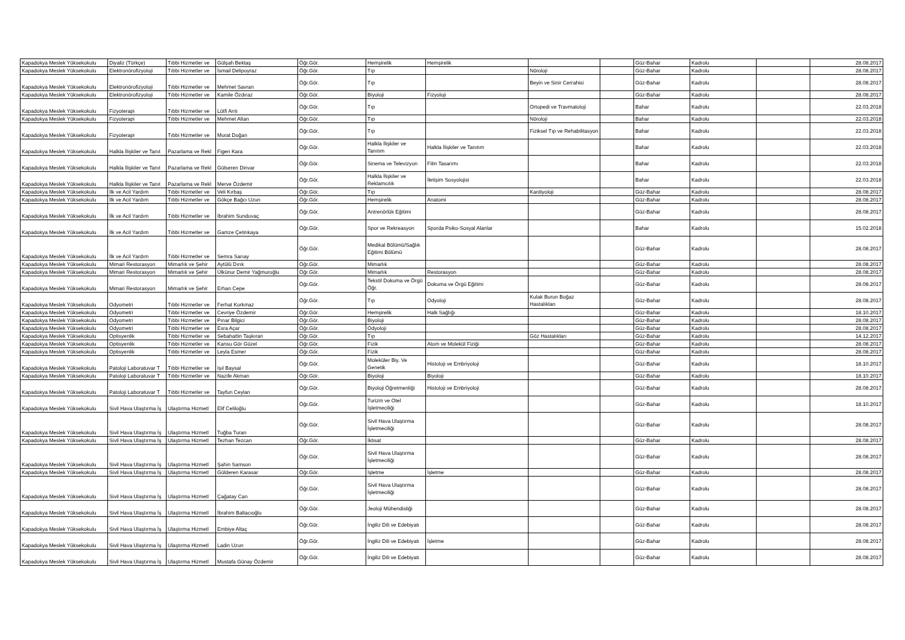| Kapadokya Meslek Yüksekokulu | Diyaliz (Türkçe) | Tıbbi Hizmetler ve | Gülşah Bektaş | Öğr.Gör. | Hemşirelik | Hemşirelik | | | Güz-Bahar | Kadrolu | | 28.08.2017 |
| Kapadokya Meslek Yüksekokulu | Elektronörofizyoloji | Tıbbi Hizmetler ve | İsmail Delipoyraz | Öğr.Gör. | Tıp | | Nöroloji | | Güz-Bahar | Kadrolu | | 28.08.2017 |
| Kapadokya Meslek Yüksekokulu | Elektronörofizyoloji | Tıbbi Hizmetler ve | Mehmet Savran | Öğr.Gör. | Tıp | | Beyin ve Sinir Cerrahisi | | Güz-Bahar | Kadrolu | | 28.08.2017 |
| Kapadokya Meslek Yüksekokulu | Elektronörofizyoloji | Tıbbi Hizmetler ve | Kamile Özdıraz | Öğr.Gör. | Biyoloji | Fizyoloji | | | Güz-Bahar | Kadrolu | | 28.08.2017 |
| Kapadokya Meslek Yüksekokulu | Fizyoterapi | Tıbbi Hizmetler ve | Lütfi Arıtı | Öğr.Gör. | Tıp | | Ortopedi ve Travmatoloji | | Bahar | Kadrolu | | 22.03.2018 |
| Kapadokya Meslek Yüksekokulu | Fizyoterapi | Tıbbi Hizmetler ve | Mehmet Altan | Öğr.Gör. | Tıp | | Nöroloji | | Bahar | Kadrolu | | 22.03.2018 |
| Kapadokya Meslek Yüksekokulu | Fizyoterapi | Tıbbi Hizmetler ve | Murat Doğan | Öğr.Gör. | Tıp | | Fiziksel Tıp ve Rehabilitasyon | | Bahar | Kadrolu | | 22.03.2018 |
| Kapadokya Meslek Yüksekokulu | Halkla İlişkiler ve Tanıt | Pazarlama ve Rekl | Figen Kara | Öğr.Gör. | Halkla İlişkiler ve Tanıtım | Halkla İlişkiler ve Tanıtım | | | Bahar | Kadrolu | | 22.03.2018 |
| Kapadokya Meslek Yüksekokulu | Halkla İlişkiler ve Tanıt | Pazarlama ve Rekl | Gülseren Dinvar | Öğr.Gör. | Sinema ve Televizyon | Film Tasarımı | | | Bahar | Kadrolu | | 22.03.2018 |
| Kapadokya Meslek Yüksekokulu | Halkla İlişkiler ve Tanıt | Pazarlama ve Rekl | Merve Özdemir | Öğr.Gör. | Halkla İlişkiler ve Reklamcılık | İletişim Sosyolojisi | | | Bahar | Kadrolu | | 22.03.2018 |
| Kapadokya Meslek Yüksekokulu | İlk ve Acil Yardım | Tıbbi Hizmetler ve | Veli Kırbaş | Öğr.Gör. | Tıp | | Kardiyoloji | | Güz-Bahar | Kadrolu | | 28.08.2017 |
| Kapadokya Meslek Yüksekokulu | İlk ve Acil Yardım | Tıbbi Hizmetler ve | Gökçe Bağcı Uzun | Öğr.Gör. | Hemşirelik | Anatomi | | | Güz-Bahar | Kadrolu | | 28.08.2017 |
| Kapadokya Meslek Yüksekokulu | İlk ve Acil Yardım | Tıbbi Hizmetler ve | İbrahim Sunduvaç | Öğr.Gör. | Antrenörlük Eğitimi | | | | Güz-Bahar | Kadrolu | | 28.08.2017 |
| Kapadokya Meslek Yüksekokulu | İlk ve Acil Yardım | Tıbbi Hizmetler ve | Gamze Çetinkaya | Öğr.Gör. | Spor ve Rekreasyon | Sporda Psiko-Sosyal Alanlar | | | Bahar | Kadrolu | | 15.02.2018 |
| Kapadokya Meslek Yüksekokulu | İlk ve Acil Yardım | Tıbbi Hizmetler ve | Semra Sarıay | Öğr.Gör. | Medikal Bölümü/Sağlık Eğitimi Bölümü | | | | Güz-Bahar | Kadrolu | | 28.08.2017 |
| Kapadokya Meslek Yüksekokulu | Mimari Restorasyon | Mimarlık ve Şehir | Aytülü Dırık | Öğr.Gör. | Mimarlık | | | | Güz-Bahar | Kadrolu | | 28.08.2017 |
| Kapadokya Meslek Yüksekokulu | Mimari Restorasyon | Mimarlık ve Şehir | Ülkünur Demir Yağmuroğlu | Öğr.Gör. | Mimarlık | Restorasyon | | | Güz-Bahar | Kadrolu | | 28.08.2017 |
| Kapadokya Meslek Yüksekokulu | Mimari Restorasyon | Mimarlık ve Şehir | Erhan Cepe | Öğr.Gör. | Tekstil Dokuma ve Örgü Öğr. | Dokuma ve Örgü Eğitimi | | | Güz-Bahar | Kadrolu | | 28.08.2017 |
| Kapadokya Meslek Yüksekokulu | Odyometri | Tıbbi Hizmetler ve | Ferhat Korkmaz | Öğr.Gör. | Tıp | Odyoloji | Kulak Burun Boğaz Hastalıkları | | Güz-Bahar | Kadrolu | | 28.08.2017 |
| Kapadokya Meslek Yüksekokulu | Odyometri | Tıbbi Hizmetler ve | Cevriye Özdemir | Öğr.Gör. | Hemşirelik | Halk Sağlığı | | | Güz-Bahar | Kadrolu | | 18.10.2017 |
| Kapadokya Meslek Yüksekokulu | Odyometri | Tıbbi Hizmetler ve | Pınar Bilgici | Öğr.Gör. | Biyoloji | | | | Güz-Bahar | Kadrolu | | 28.08.2017 |
| Kapadokya Meslek Yüksekokulu | Odyometri | Tıbbi Hizmetler ve | Esra Açar | Öğr.Gör. | Odyoloji | | | | Güz-Bahar | Kadrolu | | 28.08.2017 |
| Kapadokya Meslek Yüksekokulu | Optisyenlik | Tıbbi Hizmetler ve | Sebahattin Taşkıran | Öğr.Gör. | Tıp | | Göz Hastalıkları | | Güz-Bahar | Kadrolu | | 14.12.2017 |
| Kapadokya Meslek Yüksekokulu | Optisyenlik | Tıbbi Hizmetler ve | Kansu Gör Güzel | Öğr.Gör. | Fizik | Atom ve Molekül Fiziği | | | Güz-Bahar | Kadrolu | | 28.08.2017 |
| Kapadokya Meslek Yüksekokulu | Optisyenlik | Tıbbi Hizmetler ve | Leyla Esmer | Öğr.Gör. | Fizik | | | | Güz-Bahar | Kadrolu | | 28.08.2017 |
| Kapadokya Meslek Yüksekokulu | Patoloji Laboratuvar T | Tıbbi Hizmetler ve | Işıl Baysal | Öğr.Gör. | Moleküler Biy. Ve Genetik | Histoloji ve Embriyoloji | | | Güz-Bahar | Kadrolu | | 18.10.2017 |
| Kapadokya Meslek Yüksekokulu | Patoloji Laboratuvar T | Tıbbi Hizmetler ve | Nazife Akman | Öğr.Gör. | Biyoloji | Biyoloji | | | Güz-Bahar | Kadrolu | | 18.10.2017 |
| Kapadokya Meslek Yüksekokulu | Patoloji Laboratuvar T | Tıbbi Hizmetler ve | Tayfun Ceylan | Öğr.Gör. | Biyoloji Öğretmenliği | Histoloji ve Embriyoloji | | | Güz-Bahar | Kadrolu | | 28.08.2017 |
| Kapadokya Meslek Yüksekokulu | Sivil Hava Ulaştırma İş | Ulaştırma Hizmetl | Elif Celiloğlu | Öğr.Gör. | Turizm ve Otel İşletmeciliği | | | | Güz-Bahar | Kadrolu | | 18.10.2017 |
| Kapadokya Meslek Yüksekokulu | Sivil Hava Ulaştırma İş | Ulaştırma Hizmetl | Tuğba Turan | Öğr.Gör. | Sivil Hava Ulaştırma İşletmeciliği | | | | Güz-Bahar | Kadrolu | | 28.08.2017 |
| Kapadokya Meslek Yüksekokulu | Sivil Hava Ulaştırma İş | Ulaştırma Hizmetl | Tezhan Tezcan | Öğr.Gör. | İktisat | | | | Güz-Bahar | Kadrolu | | 28.08.2017 |
| Kapadokya Meslek Yüksekokulu | Sivil Hava Ulaştırma İş | Ulaştırma Hizmetl | Şahin Samson | Öğr.Gör. | Sivil Hava Ulaştırma İşletmeciliği | | | | Güz-Bahar | Kadrolu | | 28.08.2017 |
| Kapadokya Meslek Yüksekokulu | Sivil Hava Ulaştırma İş | Ulaştırma Hizmetl | Gülderen Karasar | Öğr.Gör. | İşletme | İşletme | | | Güz-Bahar | Kadrolu | | 28.08.2017 |
| Kapadokya Meslek Yüksekokulu | Sivil Hava Ulaştırma İş | Ulaştırma Hizmetl | Çağatay Can | Öğr.Gör. | Sivil Hava Ulaştırma İşletmeciliği | | | | Güz-Bahar | Kadrolu | | 28.08.2017 |
| Kapadokya Meslek Yüksekokulu | Sivil Hava Ulaştırma İş | Ulaştırma Hizmetl | İbrahim Baltacıoğlu | Öğr.Gör. | Jeoloji Mühendisliği | | | | Güz-Bahar | Kadrolu | | 28.08.2017 |
| Kapadokya Meslek Yüksekokulu | Sivil Hava Ulaştırma İş | Ulaştırma Hizmetl | Embiye Altaç | Öğr.Gör. | İngiliz Dili ve Edebiyatı | | | | Güz-Bahar | Kadrolu | | 28.08.2017 |
| Kapadokya Meslek Yüksekokulu | Sivil Hava Ulaştırma İş | Ulaştırma Hizmetl | Ladin Uzun | Öğr.Gör. | İngiliz Dili ve Edebiyatı | İşletme | | | Güz-Bahar | Kadrolu | | 28.08.2017 |
| Kapadokya Meslek Yüksekokulu | Sivil Hava Ulaştırma İş | Ulaştırma Hizmetl | Mustafa Günay Özdemir | Öğr.Gör. | İngiliz Dili ve Edebiyatı | | | | Güz-Bahar | Kadrolu | | 28.08.2017 |